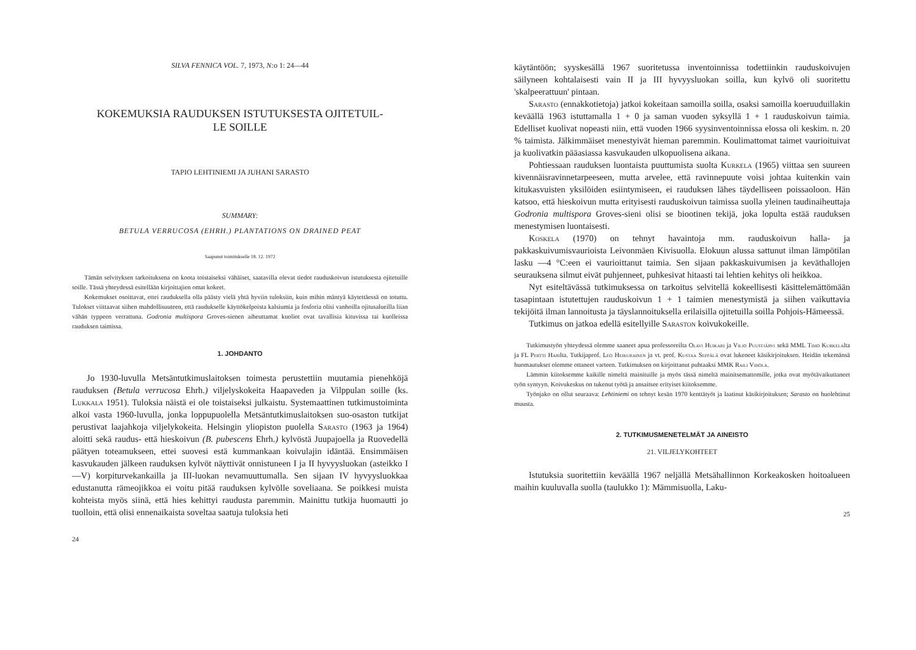SILVA FENNICA VOL. 7, 1973, N:o 1: 24—44
KOKEMUKSIA RAUDUKSEN ISTUTUKSESTA OJITETUIL-
LE SOILLE
TAPIO LEHTINIEMI JA JUHANI SARASTO
SUMMARY:
BETULA VERRUCOSA (EHRH.) PLANTATIONS ON DRAINED PEAT
Saapunut toimitukselle 18. 12. 1972
Tämän selvityksen tarkoituksena on koota toistaiseksi vähäiset, saatavilla olevat tiedot rauduskoivun istutuksesta ojitetuille soille. Tässä yhteydessä esitellään kirjoittajien omat kokeet.
Kokemukset osoittavat, ettei rauduksella olla päästy vielä yhtä hyviin tuloksiin, kuin mihin mäntyä käytettäessä on totuttu. Tulokset viittaavat siihen mahdollisuuteen, että raudukselle käyttökelpoista kalsiumia ja fosforia olisi vanhoilla ojitusalueilla liian vähän typpeen verrattuna. Godronia multispora Groves-sienen aiheuttamat kuoliot ovat tavallisia kituvissa tai kuolleissa rauduksen taimissa.
1. JOHDANTO
Jo 1930-luvulla Metsäntutkimuslaitoksen toimesta perustettiin muutamia pienehköjä rauduksen (Betula verrucosa Ehrh.) viljelyskokeita Haapaveden ja Vilppulan soille (ks. Lukkala 1951). Tuloksia näistä ei ole toistaiseksi julkaistu. Systemaattinen tutkimustoiminta alkoi vasta 1960-luvulla, jonka loppupuolella Metsäntutkimuslaitoksen suo-osaston tutkijat perustivat laajahkoja viljelykokeita. Helsingin yliopiston puolella Sarasto (1963 ja 1964) aloitti sekä raudus- että hieskoivun (B. pubescens Ehrh.) kylvöstä Juupajoella ja Ruovedellä päätyen toteamukseen, ettei suovesi estä kummankaan koivulajin idäntää. Ensimmäisen kasvukauden jälkeen rauduksen kylvöt näyttivät onnistuneen I ja II hyvyysluokan (asteikko I—V) korpiturvekankailla ja III-luokan nevamuuttumalla. Sen sijaan IV hyvyysluokkaa edustanutta rämeojikkoa ei voitu pitää rauduksen kylvölle soveliaana. Se poikkesi muista kohteista myös siinä, että hies kehittyi raudusta paremmin. Mainittu tutkija huomautti jo tuolloin, että olisi ennenaikaista soveltaa saatuja tuloksia heti
24
käytäntöön; syyskesällä 1967 suoritetussa inventoinnissa todettiinkin rauduskoivujen säilyneen kohtalaisesti vain II ja III hyvyysluokan soilla, kun kylvö oli suoritettu 'skalpeerattuun' pintaan.
Sarasto (ennakkotietoja) jatkoi kokeitaan samoilla soilla, osaksi samoilla koeruuduillakin keväällä 1963 istuttamalla 1 + 0 ja saman vuoden syksyllä 1 + 1 rauduskoivun taimia. Edelliset kuolivat nopeasti niin, että vuoden 1966 syysinventoinnissa elossa oli keskim. n. 20 % taimista. Jälkimmäiset menestyivät hieman paremmin. Koulimattomat taimet vaurioituivat ja kuolivatkin pääasiassa kasvukauden ulkopuolisena aikana.
Pohtiessaan rauduksen luontaista puuttumista suolta Kurkela (1965) viittaa sen suureen kivennäisravinnetarpeeseen, mutta arvelee, että ravinnepuute voisi johtaa kuitenkin vain kitukasvuisten yksilöiden esiintymiseen, ei rauduksen lähes täydelliseen poissaoloon. Hän katsoo, että hieskoivun mutta erityisesti rauduskoivun taimissa suolla yleinen taudinaiheuttaja Godronia multispora Groves-sieni olisi se biootinen tekijä, joka lopulta estää rauduksen menestymisen luontaisesti.
Koskela (1970) on tehnyt havaintoja mm. rauduskoivun halla- ja pakkaskuivumisvaurioista Leivonmäen Kivisuolla. Elokuun alussa sattunut ilman lämpötilan lasku —4 °C:een ei vaurioittanut taimia. Sen sijaan pakkaskuivumisen ja keväthallojen seurauksena silmut eivät puhjenneet, puhkesivat hitaasti tai lehtien kehitys oli heikkoa.
Nyt esiteltävässä tutkimuksessa on tarkoitus selvitellä kokeellisesti käsittelemättömään tasapintaan istutettujen rauduskoivun 1 + 1 taimien menestymistä ja siihen vaikuttavia tekijöitä ilman lannoitusta ja täyslannoituksella erilaisilla ojitetuilla soilla Pohjois-Hämeessä.
Tutkimus on jatkoa edellä esitellyille Saraston koivukokeille.
Tutkimustyön yhteydessä olemme saaneet apua professoreilta Olavi Huikari ja Viljo Puustjärvi sekä MML Timo Kurkelalta ja FL Pertti Harilta. Tutkijaprof. Leo Heikurainen ja vt. prof. Kustaa Seppälä ovat lukeneet käsikirjoituksen. Heidän tekemänsä huomautukset olemme ottaneet varteen. Tutkimuksen on kirjoittanut puhtaaksi MMK Raili Vihola.
Lämmin kiitoksemme kaikille nimeltä mainituille ja myös tässä nimeltä mainitsemattomille, jotka ovat myötävaikuttaneet työn syntyyn. Koivukeskus on tukenut työtä ja ansaitsee erityiset kiitoksemme.
Työnjako on ollut seuraava: Lehtiniemi on tehnyt kesän 1970 kenttätyöt ja laatinut käsikirjoituksen; Sarasto on huolehtinut muusta.
2. TUTKIMUSMENETELMÄT JA AINEISTO
21. VILJELYKOHTEET
Istutuksia suoritettiin keväällä 1967 neljällä Metsähallinnon Korkeakosken hoitoalueen maihin kuuluvalla suolla (taulukko 1): Mämmisuolla, Laku-
25